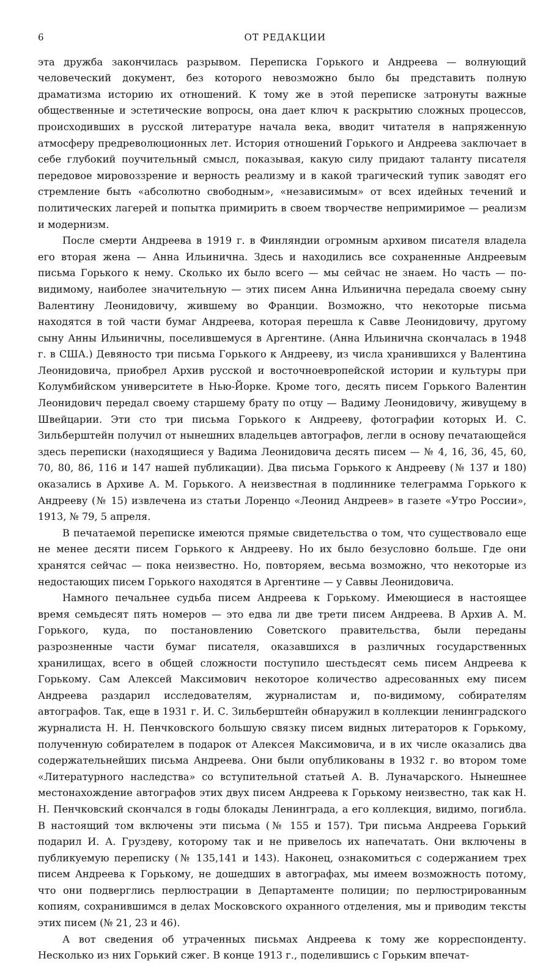6 ОТ РЕДАКЦИИ
эта дружба закончилась разрывом. Переписка Горького и Андреева — волнующий человеческий документ, без которого невозможно было бы представить полную драматизма историю их отношений. К тому же в этой переписке затронуты важные общественные и эстетические вопросы, она дает ключ к раскрытию сложных процессов, происходивших в русской литературе начала века, вводит читателя в напряженную атмосферу предреволюционных лет. История отношений Горького и Андреева заключает в себе глубокий поучительный смысл, показывая, какую силу придают таланту писателя передовое мировоззрение и верность реализму и в какой трагический тупик заводят его стремление быть «абсолютно свободным», «независимым» от всех идейных течений и политических лагерей и попытка примирить в своем творчестве непримиримое — реализм и модернизм.
После смерти Андреева в 1919 г. в Финляндии огромным архивом писателя владела его вторая жена — Анна Ильинична. Здесь и находились все сохраненные Андреевым письма Горького к нему. Сколько их было всего — мы сейчас не знаем. Но часть — по-видимому, наиболее значительную — этих писем Анна Ильинична передала своему сыну Валентину Леонидовичу, жившему во Франции. Возможно, что некоторые письма находятся в той части бумаг Андреева, которая перешла к Савве Леонидовичу, другому сыну Анны Ильиничны, поселившемуся в Аргентине. (Анна Ильинична скончалась в 1948 г. в США.) Девяносто три письма Горького к Андрееву, из числа хранившихся у Валентина Леонидовича, приобрел Архив русской и восточноевропейской истории и культуры при Колумбийском университете в Нью-Йорке. Кроме того, десять писем Горького Валентин Леонидович передал своему старшему брату по отцу — Вадиму Леонидовичу, живущему в Швейцарии. Эти сто три письма Горького к Андрееву, фотографии которых И. С. Зильберштейн получил от нынешних владельцев автографов, легли в основу печатающейся здесь переписки (находящиеся у Вадима Леонидовича десять писем — № 4, 16, 36, 45, 60, 70, 80, 86, 116 и 147 нашей публикации). Два письма Горького к Андрееву (№ 137 и 180) оказались в Архиве А. М. Горького. А неизвестная в подлиннике телеграмма Горького к Андрееву (№ 15) извлечена из статьи Лоренцо «Леонид Андреев» в газете «Утро России», 1913, № 79, 5 апреля.
В печатаемой переписке имеются прямые свидетельства о том, что существовало еще не менее десяти писем Горького к Андрееву. Но их было безусловно больше. Где они хранятся сейчас — пока неизвестно. Но, повторяем, весьма возможно, что некоторые из недостающих писем Горького находятся в Аргентине — у Саввы Леонидовича.
Намного печальнее судьба писем Андреева к Горькому. Имеющиеся в настоящее время семьдесят пять номеров — это едва ли две трети писем Андреева. В Архив А. М. Горького, куда, по постановлению Советского правительства, были переданы разрозненные части бумаг писателя, оказавшихся в различных государственных хранилищах, всего в общей сложности поступило шестьдесят семь писем Андреева к Горькому. Сам Алексей Максимович некоторое количество адресованных ему писем Андреева раздарил исследователям, журналистам и, по-видимому, собирателям автографов. Так, еще в 1931 г. И. С. Зильберштейн обнаружил в коллекции ленинградского журналиста Н. Н. Пенчковского большую связку писем видных литераторов к Горькому, полученную собирателем в подарок от Алексея Максимовича, и в их числе оказались два содержательнейших письма Андреева. Они были опубликованы в 1932 г. во втором томе «Литературного наследства» со вступительной статьей А. В. Луначарского. Нынешнее местонахождение автографов этих двух писем Андреева к Горькому неизвестно, так как Н. Н. Пенчковский скончался в годы блокады Ленинграда, а его коллекция, видимо, погибла. В настоящий том включены эти письма (№ 155 и 157). Три письма Андреева Горький подарил И. А. Груздеву, которому так и не привелось их напечатать. Они включены в публикуемую переписку (№ 135,141 и 143). Наконец, ознакомиться с содержанием трех писем Андреева к Горькому, не дошедших в автографах, мы имеем возможность потому, что они подверглись перлюстрации в Департаменте полиции; по перлюстрированным копиям, сохранившимся в делах Московского охранного отделения, мы и приводим тексты этих писем (№ 21, 23 и 46).
А вот сведения об утраченных письмах Андреева к тому же корреспонденту. Несколько из них Горький сжег. В конце 1913 г., поделившись с Горьким впечат-